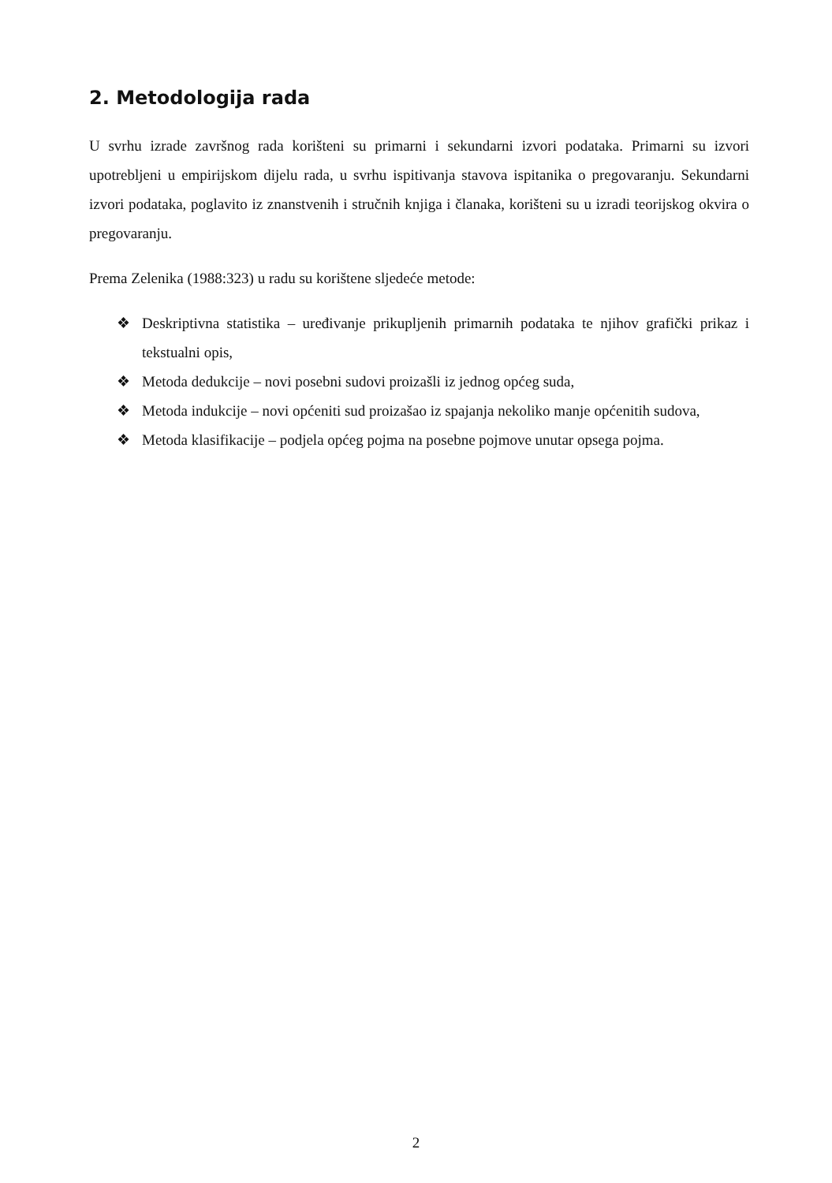2. Metodologija rada
U svrhu izrade završnog rada korišteni su primarni i sekundarni izvori podataka. Primarni su izvori upotrebljeni u empirijskom dijelu rada, u svrhu ispitivanja stavova ispitanika o pregovaranju. Sekundarni izvori podataka, poglavito iz znanstvenih i stručnih knjiga i članaka, korišteni su u izradi teorijskog okvira o pregovaranju.
Prema Zelenika (1988:323) u radu su korištene sljedeće metode:
❖ Deskriptivna statistika – uređivanje prikupljenih primarnih podataka te njihov grafički prikaz i tekstualni opis,
❖ Metoda dedukcije – novi posebni sudovi proizašli iz jednog općeg suda,
❖ Metoda indukcije – novi općeniti sud proizašao iz spajanja nekoliko manje općenitih sudova,
❖ Metoda klasifikacije – podjela općeg pojma na posebne pojmove unutar opsega pojma.
2